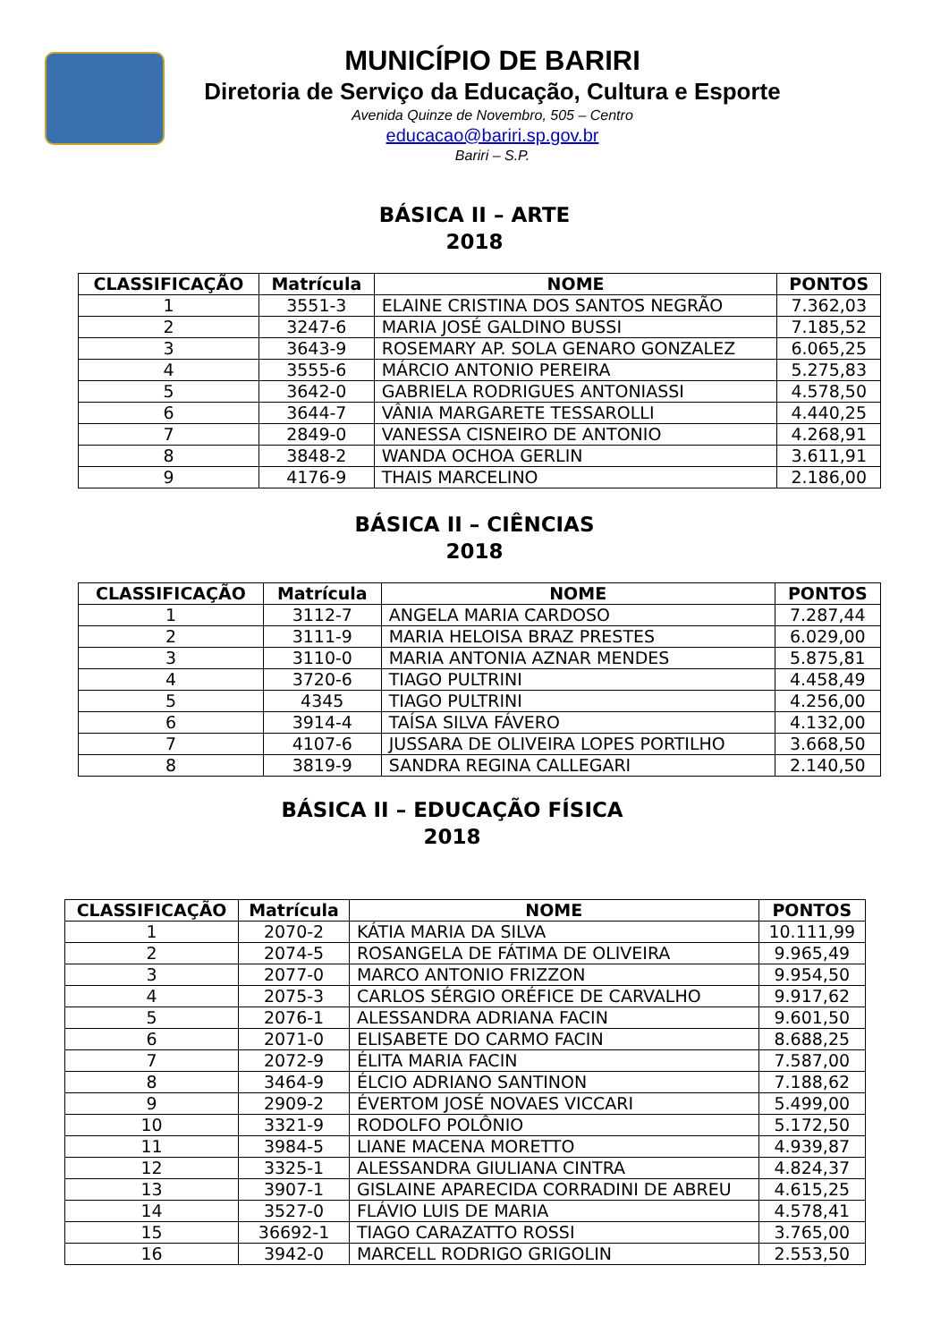MUNICÍPIO DE BARIRI
Diretoria de Serviço da Educação, Cultura e Esporte
Avenida Quinze de Novembro, 505 – Centro
educacao@bariri.sp.gov.br
Bariri – S.P.
BÁSICA II – ARTE
2018
| CLASSIFICAÇÃO | Matrícula | NOME | PONTOS |
| --- | --- | --- | --- |
| 1 | 3551-3 | ELAINE CRISTINA DOS SANTOS NEGRÃO | 7.362,03 |
| 2 | 3247-6 | MARIA JOSÉ GALDINO BUSSI | 7.185,52 |
| 3 | 3643-9 | ROSEMARY AP. SOLA GENARO GONZALEZ | 6.065,25 |
| 4 | 3555-6 | MÁRCIO ANTONIO PEREIRA | 5.275,83 |
| 5 | 3642-0 | GABRIELA RODRIGUES ANTONIASSI | 4.578,50 |
| 6 | 3644-7 | VÂNIA MARGARETE TESSAROLLI | 4.440,25 |
| 7 | 2849-0 | VANESSA CISNEIRO DE ANTONIO | 4.268,91 |
| 8 | 3848-2 | WANDA OCHOA GERLIN | 3.611,91 |
| 9 | 4176-9 | THAIS MARCELINO | 2.186,00 |
BÁSICA II – CIÊNCIAS
2018
| CLASSIFICAÇÃO | Matrícula | NOME | PONTOS |
| --- | --- | --- | --- |
| 1 | 3112-7 | ANGELA MARIA CARDOSO | 7.287,44 |
| 2 | 3111-9 | MARIA HELOISA BRAZ PRESTES | 6.029,00 |
| 3 | 3110-0 | MARIA ANTONIA AZNAR MENDES | 5.875,81 |
| 4 | 3720-6 | TIAGO PULTRINI | 4.458,49 |
| 5 | 4345 | TIAGO PULTRINI | 4.256,00 |
| 6 | 3914-4 | TAÍSA SILVA FÁVERO | 4.132,00 |
| 7 | 4107-6 | JUSSARA DE OLIVEIRA LOPES PORTILHO | 3.668,50 |
| 8 | 3819-9 | SANDRA REGINA CALLEGARI | 2.140,50 |
BÁSICA II – EDUCAÇÃO FÍSICA
2018
| CLASSIFICAÇÃO | Matrícula | NOME | PONTOS |
| --- | --- | --- | --- |
| 1 | 2070-2 | KÁTIA MARIA DA SILVA | 10.111,99 |
| 2 | 2074-5 | ROSANGELA DE FÁTIMA DE OLIVEIRA | 9.965,49 |
| 3 | 2077-0 | MARCO ANTONIO FRIZZON | 9.954,50 |
| 4 | 2075-3 | CARLOS SÉRGIO ORÉFICE DE CARVALHO | 9.917,62 |
| 5 | 2076-1 | ALESSANDRA ADRIANA FACIN | 9.601,50 |
| 6 | 2071-0 | ELISABETE DO CARMO FACIN | 8.688,25 |
| 7 | 2072-9 | ÉLITA MARIA FACIN | 7.587,00 |
| 8 | 3464-9 | ÉLCIO ADRIANO SANTINON | 7.188,62 |
| 9 | 2909-2 | ÉVERTOM JOSÉ NOVAES VICCARI | 5.499,00 |
| 10 | 3321-9 | RODOLFO POLÔNIO | 5.172,50 |
| 11 | 3984-5 | LIANE MACENA MORETTO | 4.939,87 |
| 12 | 3325-1 | ALESSANDRA GIULIANA CINTRA | 4.824,37 |
| 13 | 3907-1 | GISLAINE APARECIDA CORRADINI DE ABREU | 4.615,25 |
| 14 | 3527-0 | FLÁVIO LUIS DE MARIA | 4.578,41 |
| 15 | 36692-1 | TIAGO CARAZATTO ROSSI | 3.765,00 |
| 16 | 3942-0 | MARCELL RODRIGO GRIGOLIN | 2.553,50 |